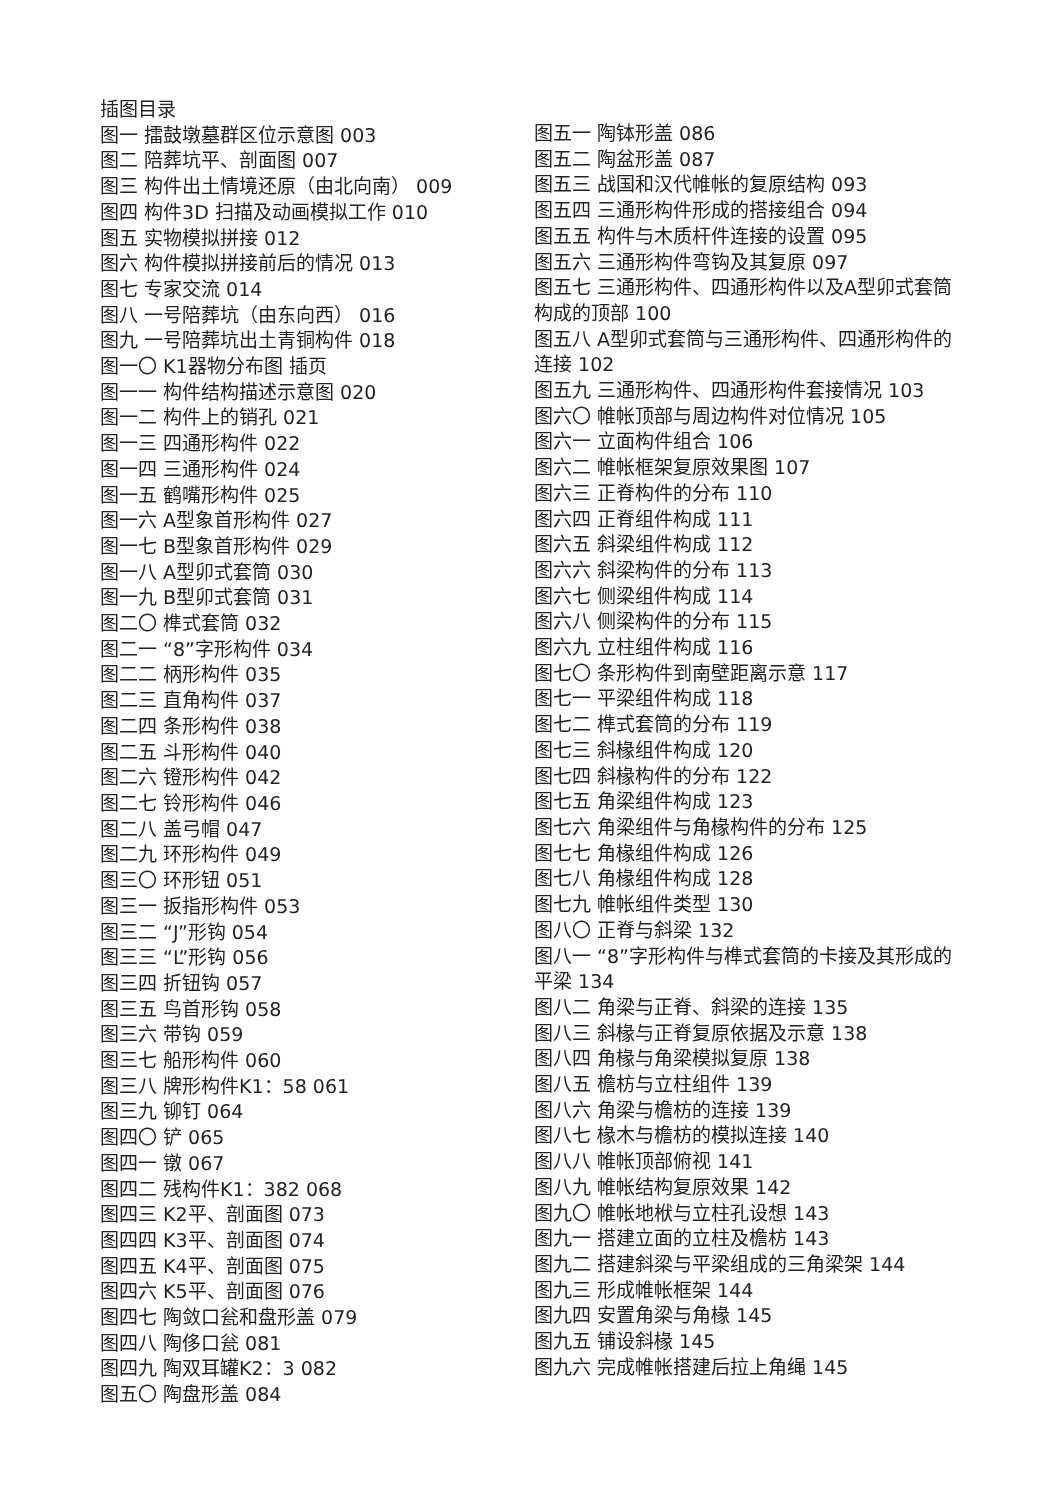插图目录
图一 擂鼓墩墓群区位示意图 003
图二 陪葬坑平、剖面图 007
图三 构件出土情境还原（由北向南） 009
图四 构件3D 扫描及动画模拟工作 010
图五 实物模拟拼接 012
图六 构件模拟拼接前后的情况 013
图七 专家交流 014
图八 一号陪葬坑（由东向西） 016
图九 一号陪葬坑出土青铜构件 018
图一〇 K1器物分布图 插页
图一一 构件结构描述示意图 020
图一二 构件上的销孔 021
图一三 四通形构件 022
图一四 三通形构件 024
图一五 鹤嘴形构件 025
图一六 A型象首形构件 027
图一七 B型象首形构件 029
图一八 A型卯式套筒 030
图一九 B型卯式套筒 031
图二〇 榫式套筒 032
图二一 “8”字形构件 034
图二二 柄形构件 035
图二三 直角构件 037
图二四 条形构件 038
图二五 斗形构件 040
图二六 镫形构件 042
图二七 铃形构件 046
图二八 盖弓帽 047
图二九 环形构件 049
图三〇 环形钮 051
图三一 扳指形构件 053
图三二 “J”形钩 054
图三三 “L”形钩 056
图三四 折钮钩 057
图三五 鸟首形钩 058
图三六 带钩 059
图三七 船形构件 060
图三八 牌形构件K1：58 061
图三九 铆钉 064
图四〇 铲 065
图四一 镦 067
图四二 残构件K1：382 068
图四三 K2平、剖面图 073
图四四 K3平、剖面图 074
图四五 K4平、剖面图 075
图四六 K5平、剖面图 076
图四七 陶敛口瓮和盘形盖 079
图四八 陶侈口瓮 081
图四九 陶双耳罐K2：3 082
图五〇 陶盘形盖 084
图五一 陶钵形盖 086
图五二 陶盆形盖 087
图五三 战国和汉代帷帐的复原结构 093
图五四 三通形构件形成的搭接组合 094
图五五 构件与木质杆件连接的设置 095
图五六 三通形构件弯钩及其复原 097
图五七 三通形构件、四通形构件以及A型卯式套筒构成的顶部 100
图五八 A型卯式套筒与三通形构件、四通形构件的连接 102
图五九 三通形构件、四通形构件套接情况 103
图六〇 帷帐顶部与周边构件对位情况 105
图六一 立面构件组合 106
图六二 帷帐框架复原效果图 107
图六三 正脊构件的分布 110
图六四 正脊组件构成 111
图六五 斜梁组件构成 112
图六六 斜梁构件的分布 113
图六七 侧梁组件构成 114
图六八 侧梁构件的分布 115
图六九 立柱组件构成 116
图七〇 条形构件到南壁距离示意 117
图七一 平梁组件构成 118
图七二 榫式套筒的分布 119
图七三 斜椽组件构成 120
图七四 斜椽构件的分布 122
图七五 角梁组件构成 123
图七六 角梁组件与角椽构件的分布 125
图七七 角椽组件构成 126
图七八 角椽组件构成 128
图七九 帷帐组件类型 130
图八〇 正脊与斜梁 132
图八一 “8”字形构件与榫式套筒的卡接及其形成的平梁 134
图八二 角梁与正脊、斜梁的连接 135
图八三 斜椽与正脊复原依据及示意 138
图八四 角椽与角梁模拟复原 138
图八五 檐枋与立柱组件 139
图八六 角梁与檐枋的连接 139
图八七 椽木与檐枋的模拟连接 140
图八八 帷帐顶部俯视 141
图八九 帷帐结构复原效果 142
图九〇 帷帐地栿与立柱孔设想 143
图九一 搭建立面的立柱及檐枋 143
图九二 搭建斜梁与平梁组成的三角梁架 144
图九三 形成帷帐框架 144
图九四 安置角梁与角椽 145
图九五 铺设斜椽 145
图九六 完成帷帐搭建后拉上角绳 145